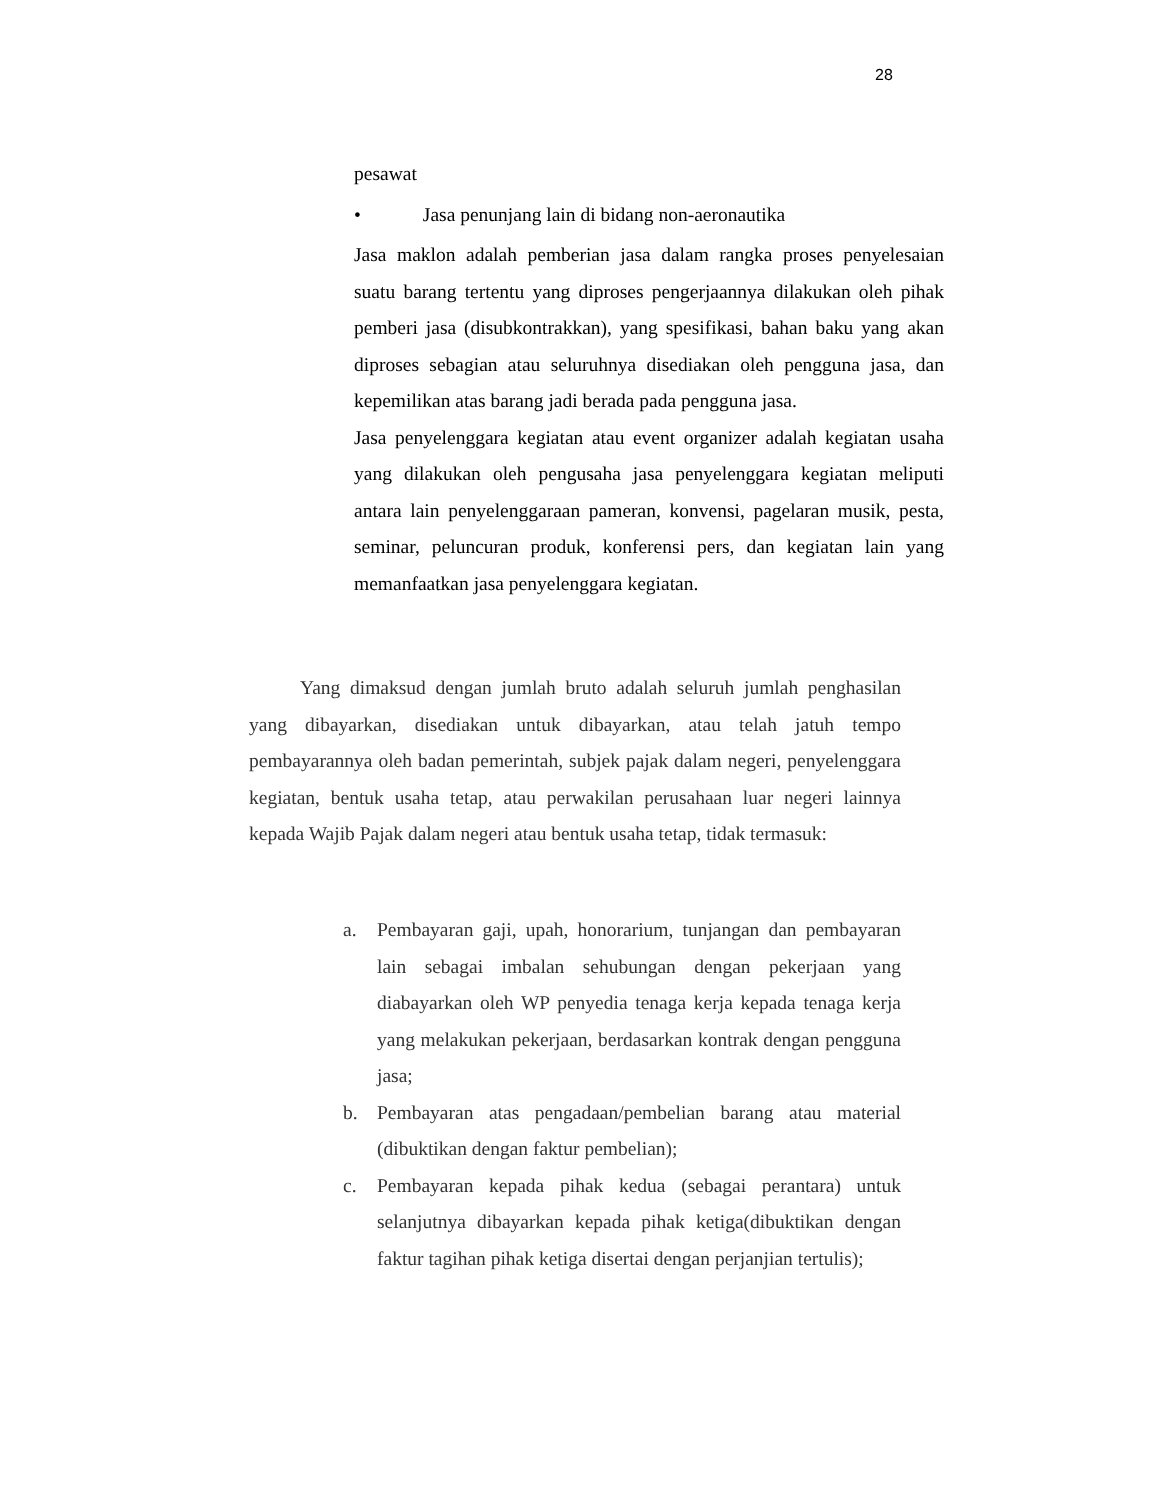28
pesawat
• Jasa penunjang lain di bidang non-aeronautika
Jasa maklon adalah pemberian jasa dalam rangka proses penyelesaian suatu barang tertentu yang diproses pengerjaannya dilakukan oleh pihak pemberi jasa (disubkontrakkan), yang spesifikasi, bahan baku yang akan diproses sebagian atau seluruhnya disediakan oleh pengguna jasa, dan kepemilikan atas barang jadi berada pada pengguna jasa.
Jasa penyelenggara kegiatan atau event organizer adalah kegiatan usaha yang dilakukan oleh pengusaha jasa penyelenggara kegiatan meliputi antara lain penyelenggaraan pameran, konvensi, pagelaran musik, pesta, seminar, peluncuran produk, konferensi pers, dan kegiatan lain yang memanfaatkan jasa penyelenggara kegiatan.
Yang dimaksud dengan jumlah bruto adalah seluruh jumlah penghasilan yang dibayarkan, disediakan untuk dibayarkan, atau telah jatuh tempo pembayarannya oleh badan pemerintah, subjek pajak dalam negeri, penyelenggara kegiatan, bentuk usaha tetap, atau perwakilan perusahaan luar negeri lainnya kepada Wajib Pajak dalam negeri atau bentuk usaha tetap, tidak termasuk:
a. Pembayaran gaji, upah, honorarium, tunjangan dan pembayaran lain sebagai imbalan sehubungan dengan pekerjaan yang diabayarkan oleh WP penyedia tenaga kerja kepada tenaga kerja yang melakukan pekerjaan, berdasarkan kontrak dengan pengguna jasa;
b. Pembayaran atas pengadaan/pembelian barang atau material (dibuktikan dengan faktur pembelian);
c. Pembayaran kepada pihak kedua (sebagai perantara) untuk selanjutnya dibayarkan kepada pihak ketiga(dibuktikan dengan faktur tagihan pihak ketiga disertai dengan perjanjian tertulis);